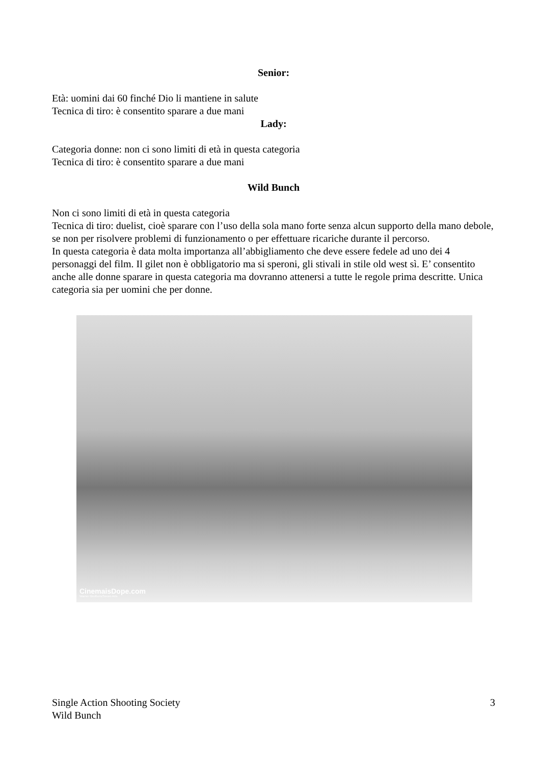Senior:
Età: uomini dai 60 finché Dio li mantiene in salute
Tecnica di tiro: è consentito sparare a due mani
Lady:
Categoria donne: non ci sono limiti di età in questa categoria
Tecnica di tiro: è consentito sparare a due mani
Wild Bunch
Non ci sono limiti di età in questa categoria
Tecnica di tiro: duelist, cioè sparare con l’uso della sola mano forte senza alcun supporto della mano debole, se non per risolvere problemi di funzionamento o per effettuare ricariche durante il percorso.
In questa categoria è data molta importanza all’abbigliamento che deve essere fedele ad uno dei 4 personaggi del film. Il gilet non è obbligatorio ma si speroni, gli stivali in stile old west sì. E’ consentito anche alle donne sparare in questa categoria ma dovranno attenersi a tutte le regole prima descritte. Unica categoria sia per uomini che per donne.
CinemaisDope.com
Warner Brothers/Seven Arts
Single Action Shooting Society
Wild Bunch
3